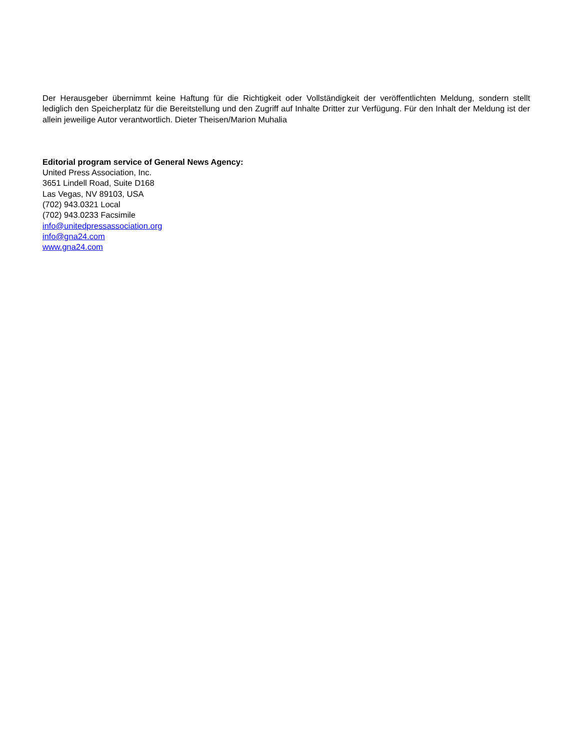Der Herausgeber übernimmt keine Haftung für die Richtigkeit oder Vollständigkeit der veröffentlichten Meldung, sondern stellt lediglich den Speicherplatz für die Bereitstellung und den Zugriff auf Inhalte Dritter zur Verfügung. Für den Inhalt der Meldung ist der allein jeweilige Autor verantwortlich. Dieter Theisen/Marion Muhalia
Editorial program service of General News Agency:
United Press Association, Inc.
3651 Lindell Road, Suite D168
Las Vegas, NV 89103, USA
(702) 943.0321 Local
(702) 943.0233 Facsimile
info@unitedpressassociation.org
info@gna24.com
www.gna24.com